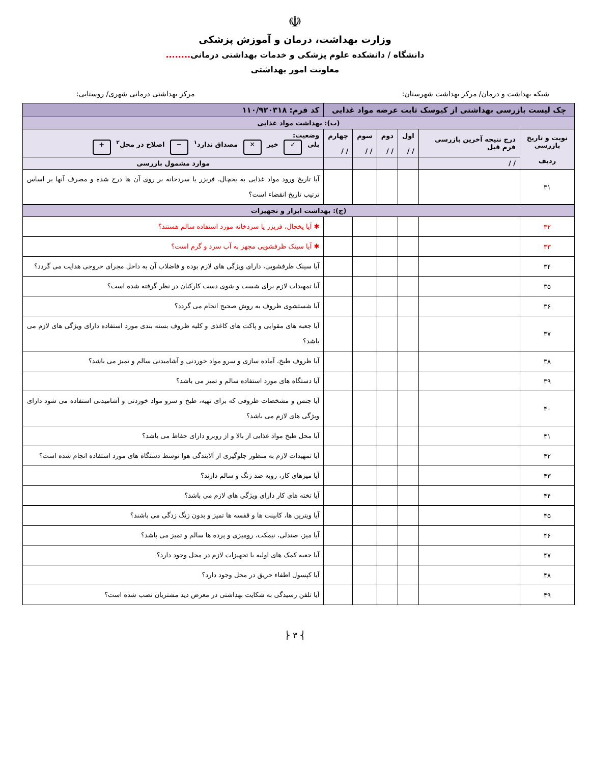☫
وزارت بهداشت، درمان و آموزش پزشکی
دانشگاه / دانشکده علوم پزشکی و خدمات بهداشتی درمانی........
معاونت امور بهداشتی
شبکه بهداشت و درمان/ مرکز بهداشت شهرستان: مرکز بهداشتی درمانی شهری/ روستایی:
| چک لیست بازرسی بهداشتی از کیوسک ثابت عرضه مواد غذایی | | | | | | کد فرم: ۱۱۰/۹۲۰۳۱۸ |
| (ب): بهداشت مواد غذایی | | | | | | |
| نوبت و تاریخ بازرسی ردیف | درج نتیجه آخرین بازرسی فرم قبل | اول / / | دوم / / | سوم / / | چهارم / / | وضعیت: بلی ✓ خیر ✕ مصداق ندارد<sup>۱</sup> − اصلاح در محل<sup>۲</sup> + |
| | / / | | | | | موارد مشمول بازرسی |
| ۳۱ | | | | | | آیا تاریخ ورود مواد غذایی به یخچال، فریزر یا سردخانه بر روی آن ها درج شده و مصرف آنها بر اساس ترتیب تاریخ انقضاء است؟ |
| (ج): بهداشت ابزار و تجهیزات | | | | | | |
| ۳۲ | | | | | | ✱ آیا یخچال، فریزر یا سردخانه مورد استفاده سالم هستند؟ |
| ۳۳ | | | | | | ✱ آیا سینک ظرفشویی مجهز به آب سرد و گرم است؟ |
| ۳۴ | | | | | | آیا سینک ظرفشویی، دارای ویژگی های لازم بوده و فاضلاب آن به داخل مجرای خروجی هدایت می گردد؟ |
| ۳۵ | | | | | | آیا تمهیدات لازم برای شست و شوی دست کارکنان در نظر گرفته شده است؟ |
| ۳۶ | | | | | | آیا شستشوی ظروف به روش صحیح انجام می گردد؟ |
| ۳۷ | | | | | | آیا جعبه های مقوایی و پاکت های کاغذی و کلیه ظروف بسته بندی مورد استفاده دارای ویژگی های لازم می باشد؟ |
| ۳۸ | | | | | | آیا ظروف طبخ، آماده سازی و سرو مواد خوردنی و آشامیدنی سالم و تمیز می باشد؟ |
| ۳۹ | | | | | | آیا دستگاه های مورد استفاده سالم و تمیز می باشد؟ |
| ۴۰ | | | | | | آیا جنس و مشخصات ظروفی که برای تهیه، طبخ و سرو مواد خوردنی و آشامیدنی استفاده می شود دارای ویژگی های لازم می باشد؟ |
| ۴۱ | | | | | | آیا محل طبخ مواد غذایی از بالا و از روبرو دارای حفاظ می باشد؟ |
| ۴۲ | | | | | | آیا تمهیدات لازم به منظور جلوگیری از آلایندگی هوا توسط دستگاه های مورد استفاده انجام شده است؟ |
| ۴۳ | | | | | | آیا میزهای کار، رویه ضد زنگ و سالم دارند؟ |
| ۴۴ | | | | | | آیا تخته های کار دارای ویژگی های لازم می باشد؟ |
| ۴۵ | | | | | | آیا ویترین ها، کابینت ها و قفسه ها تمیز و بدون زنگ زدگی می باشند؟ |
| ۴۶ | | | | | | آیا میز، صندلی، نیمکت، رومیزی و پرده ها سالم و تمیز می باشد؟ |
| ۴۷ | | | | | | آیا جعبه کمک های اولیه با تجهیزات لازم در محل وجود دارد؟ |
| ۴۸ | | | | | | آیا کپسول اطفاء حریق در محل وجود دارد؟ |
| ۴۹ | | | | | | آیا تلفن رسیدگی به شکایت بهداشتی در معرض دید مشتریان نصب شده است؟ |
⎨ ۳ ⎬